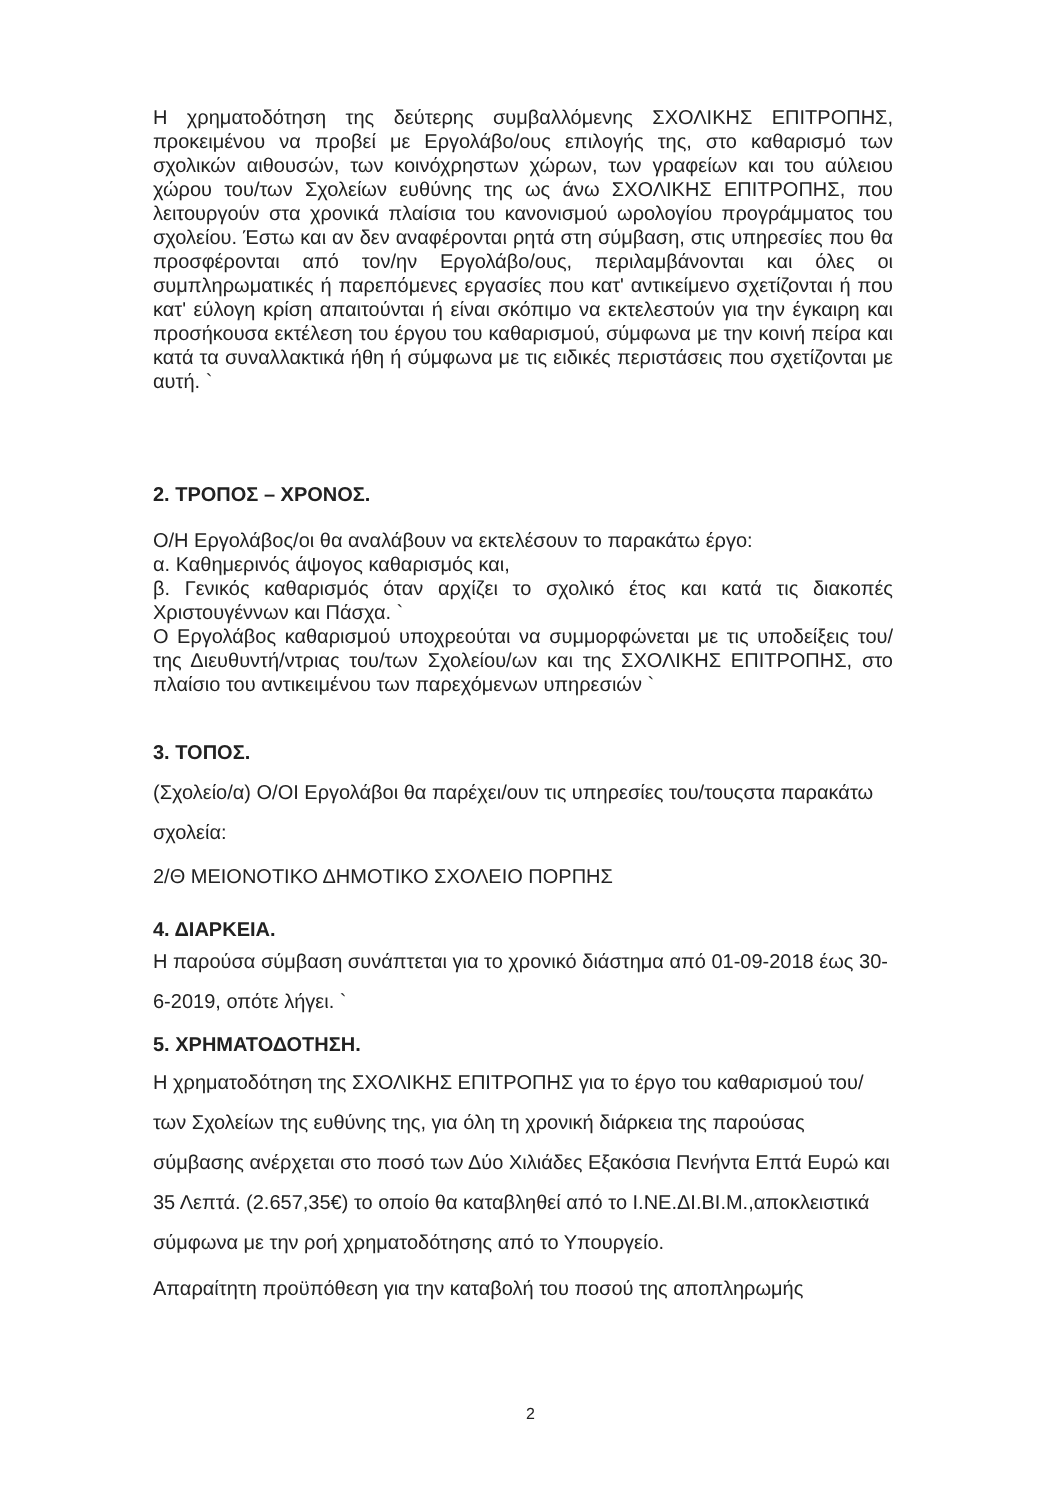Η χρηματοδότηση της δεύτερης συμβαλλόμενης ΣΧΟΛΙΚΗΣ ΕΠΙΤΡΟΠΗΣ, προκειμένου να προβεί με Εργολάβο/ους επιλογής της, στο καθαρισμό των σχολικών αιθουσών, των κοινόχρηστων χώρων, των γραφείων και του αύλειου χώρου του/των Σχολείων ευθύνης της ως άνω ΣΧΟΛΙΚΗΣ ΕΠΙΤΡΟΠΗΣ, που λειτουργούν στα χρονικά πλαίσια του κανονισμού ωρολογίου προγράμματος του σχολείου. Έστω και αν δεν αναφέρονται ρητά στη σύμβαση, στις υπηρεσίες που θα προσφέρονται από τον/ην Εργολάβο/ους, περιλαμβάνονται και όλες οι συμπληρωματικές ή παρεπόμενες εργασίες που κατ' αντικείμενο σχετίζονται ή που κατ' εύλογη κρίση απαιτούνται ή είναι σκόπιμο να εκτελεστούν για την έγκαιρη και προσήκουσα εκτέλεση του έργου του καθαρισμού, σύμφωνα με την κοινή πείρα και κατά τα συναλλακτικά ήθη ή σύμφωνα με τις ειδικές περιστάσεις που σχετίζονται με αυτή. `
2. ΤΡΟΠΟΣ – ΧΡΟΝΟΣ.
Ο/Η Εργολάβος/οι θα αναλάβουν να εκτελέσουν το παρακάτω έργο:
α. Καθημερινός άψογος καθαρισμός και,
β. Γενικός καθαρισμός όταν αρχίζει το σχολικό έτος και κατά τις διακοπές Χριστουγέννων και Πάσχα. `
Ο Εργολάβος καθαρισμού υποχρεούται να συμμορφώνεται με τις υποδείξεις του/της Διευθυντή/ντριας του/των Σχολείου/ων και της ΣΧΟΛΙΚΗΣ ΕΠΙΤΡΟΠΗΣ, στο πλαίσιο του αντικειμένου των παρεχόμενων υπηρεσιών `
3. ΤΟΠΟΣ.
(Σχολείο/α) Ο/ΟΙ Εργολάβοι θα παρέχει/ουν τις υπηρεσίες του/τουςστα παρακάτω σχολεία:
2/Θ ΜΕΙΟΝΟΤΙΚΟ ΔΗΜΟΤΙΚΟ ΣΧΟΛΕΙΟ ΠΟΡΠΗΣ
4. ΔΙΑΡΚΕΙΑ.
Η παρούσα σύμβαση συνάπτεται για το χρονικό διάστημα από 01-09-2018 έως 30-6-2019, οπότε λήγει. `
5. ΧΡΗΜΑΤΟΔΟΤΗΣΗ.
Η χρηματοδότηση της ΣΧΟΛΙΚΗΣ ΕΠΙΤΡΟΠΗΣ για το έργο του καθαρισμού του/των Σχολείων της ευθύνης της, για όλη τη χρονική διάρκεια της παρούσας σύμβασης ανέρχεται στο ποσό των Δύο Χιλιάδες Εξακόσια Πενήντα Επτά Ευρώ και 35 Λεπτά. (2.657,35€) το οποίο θα καταβληθεί από το Ι.ΝΕ.ΔΙ.ΒΙ.Μ.,αποκλειστικά σύμφωνα με την ροή χρηματοδότησης από το Υπουργείο.
Απαραίτητη προϋπόθεση για την καταβολή του ποσού της αποπληρωμής
2